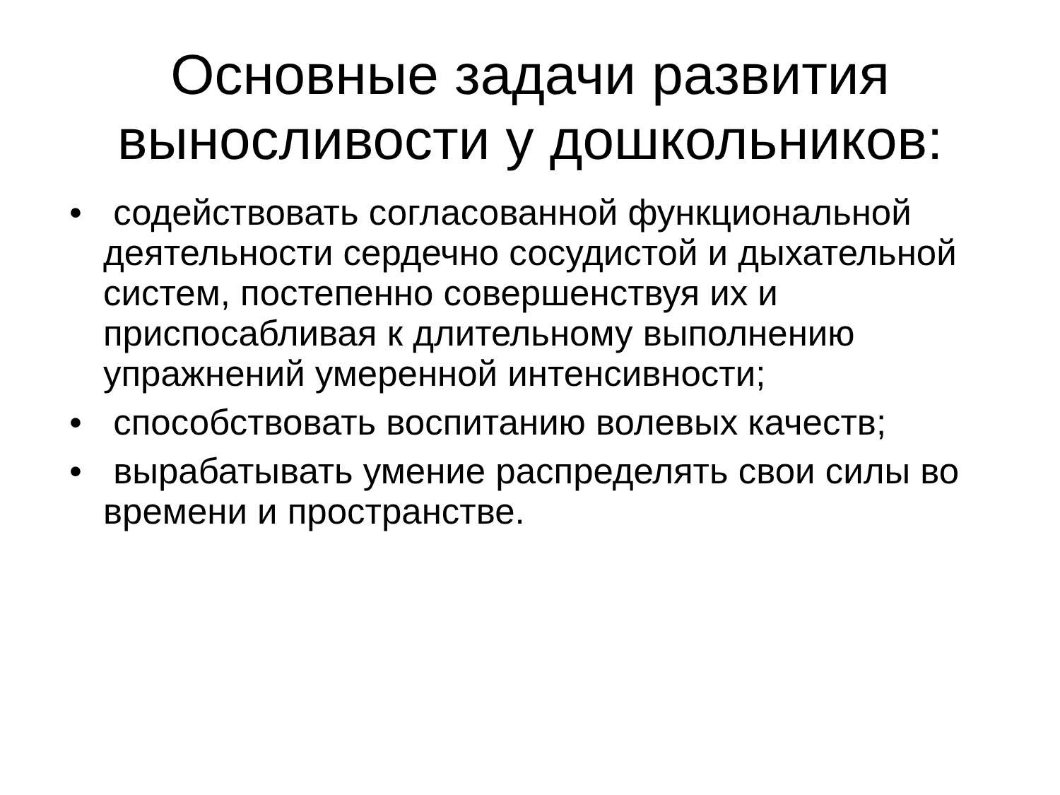Основные задачи развития
выносливости у дошкольников:
• содействовать согласованной функциональной деятельности сердечно сосудистой и дыхательной систем, постепенно совершенствуя их и приспосабливая к длительному выполнению упражнений умеренной интенсивности;
• способствовать воспитанию волевых качеств;
• вырабатывать умение распределять свои силы во времени и пространстве.